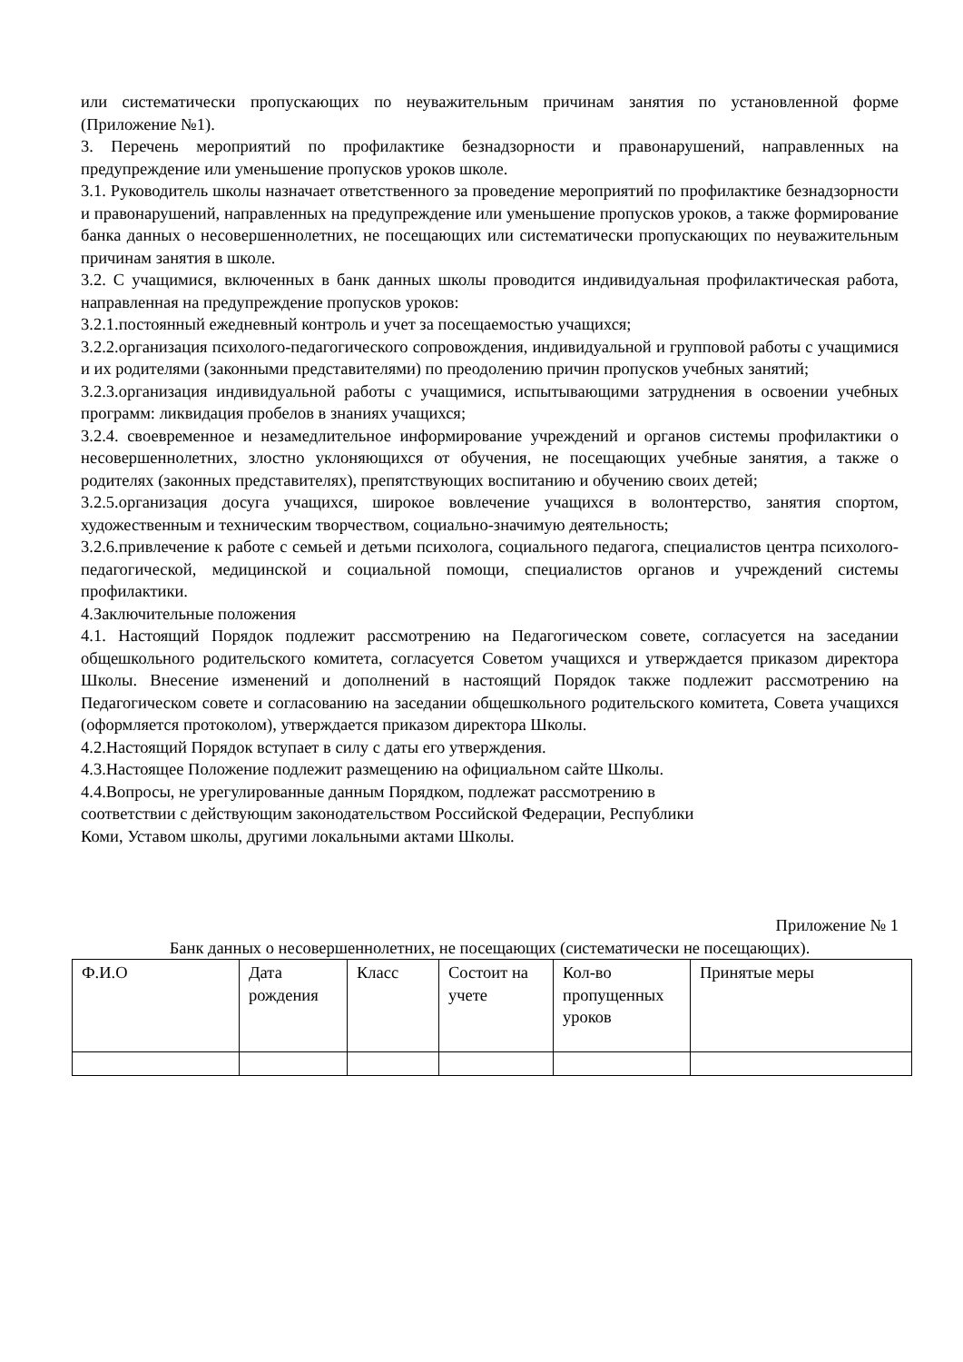или систематически пропускающих по неуважительным причинам занятия по установленной форме (Приложение №1).
3. Перечень мероприятий по профилактике безнадзорности и правонарушений, направленных на предупреждение или уменьшение пропусков уроков школе.
3.1. Руководитель школы назначает ответственного за проведение мероприятий по профилактике безнадзорности и правонарушений, направленных на предупреждение или уменьшение пропусков уроков, а также формирование банка данных о несовершеннолетних, не посещающих или систематически пропускающих по неуважительным причинам занятия в школе.
3.2. С учащимися, включенных в банк данных школы проводится индивидуальная профилактическая работа, направленная на предупреждение пропусков уроков:
3.2.1.постоянный ежедневный контроль и учет за посещаемостью учащихся;
3.2.2.организация психолого-педагогического сопровождения, индивидуальной и групповой работы с учащимися и их родителями (законными представителями) по преодолению причин пропусков учебных занятий;
3.2.3.организация индивидуальной работы с учащимися, испытывающими затруднения в освоении учебных программ: ликвидация пробелов в знаниях учащихся;
3.2.4. своевременное и незамедлительное информирование учреждений и органов системы профилактики о несовершеннолетних, злостно уклоняющихся от обучения, не посещающих учебные занятия, а также о родителях (законных представителях), препятствующих воспитанию и обучению своих детей;
3.2.5.организация досуга учащихся, широкое вовлечение учащихся в волонтерство, занятия спортом, художественным и техническим творчеством, социально-значимую деятельность;
3.2.6.привлечение к работе с семьей и детьми психолога, социального педагога, специалистов центра психолого-педагогической, медицинской и социальной помощи, специалистов органов и учреждений системы профилактики.
4.Заключительные положения
4.1. Настоящий Порядок подлежит рассмотрению на Педагогическом совете, согласуется на заседании общешкольного родительского комитета, согласуется Советом учащихся и утверждается приказом директора Школы. Внесение изменений и дополнений в настоящий Порядок также подлежит рассмотрению на Педагогическом совете и согласованию на заседании общешкольного родительского комитета, Совета учащихся (оформляется протоколом), утверждается приказом директора Школы.
4.2.Настоящий Порядок вступает в силу с даты его утверждения.
4.3.Настоящее Положение подлежит размещению на официальном сайте Школы.
4.4.Вопросы, не урегулированные данным Порядком, подлежат рассмотрению в
соответствии с действующим законодательством Российской Федерации, Республики
Коми, Уставом школы, другими локальными актами Школы.
Приложение № 1
Банк данных о несовершеннолетних, не посещающих (систематически не посещающих).
| Ф.И.О | Дата рождения | Класс | Состоит на учете | Кол-во пропущенных уроков | Принятые меры |